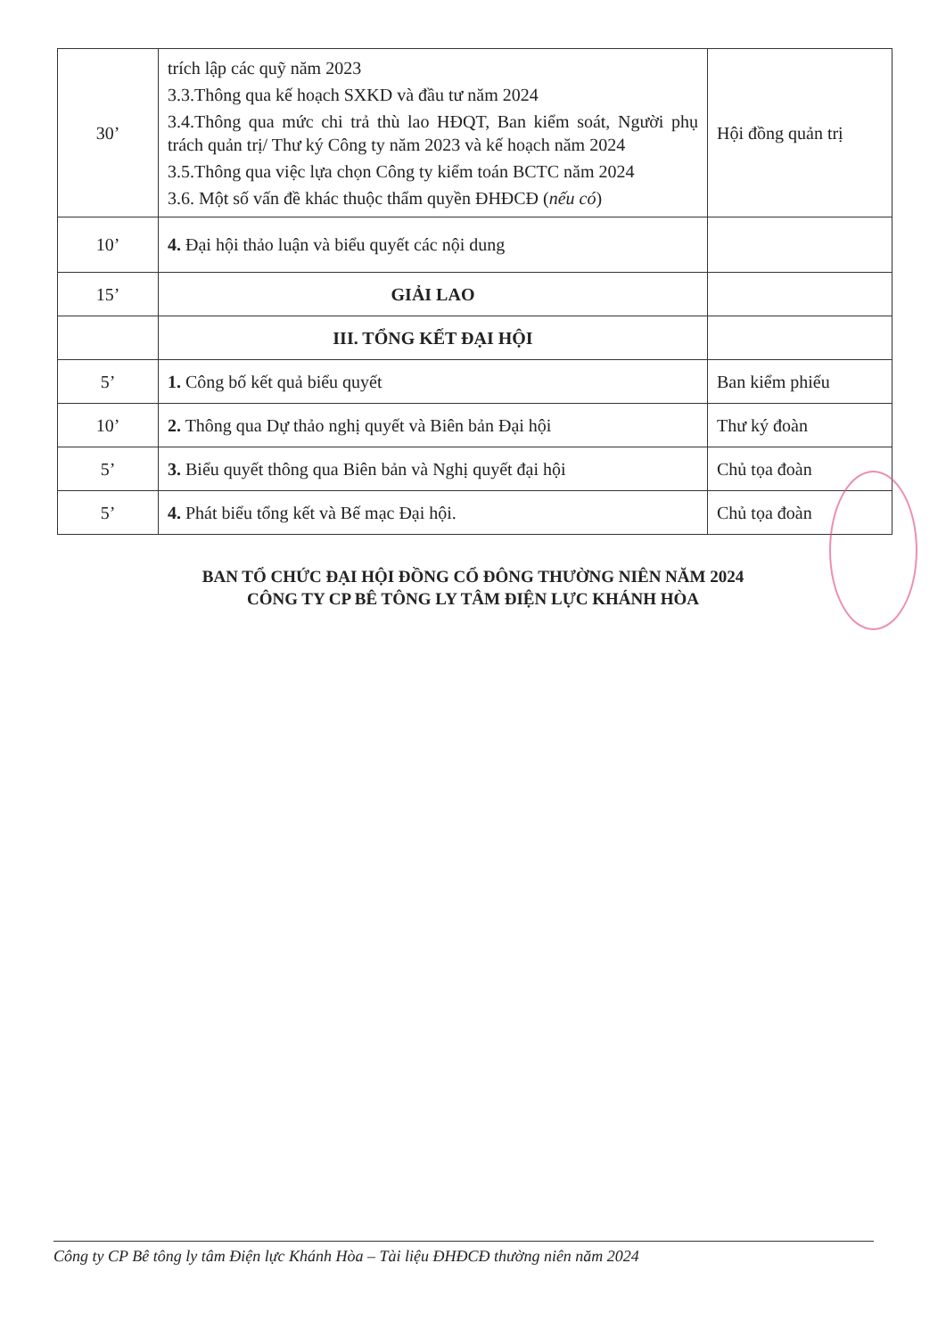| 30’ | trích lập các quỹ năm 2023 3.3.Thông qua kế hoạch SXKD và đầu tư năm 2024 3.4.Thông qua mức chi trả thù lao HĐQT, Ban kiểm soát, Người phụ trách quản trị/ Thư ký Công ty năm 2023 và kế hoạch năm 2024 3.5.Thông qua việc lựa chọn Công ty kiểm toán BCTC năm 2024 3.6. Một số vấn đề khác thuộc thẩm quyền ĐHĐCĐ ( nếu có ) | Hội đồng quản trị |
| 10’ | 4. Đại hội thảo luận và biểu quyết các nội dung | |
| 15’ | GIẢI LAO | |
| | III. TỔNG KẾT ĐẠI HỘI | |
| 5’ | 1. Công bố kết quả biểu quyết | Ban kiểm phiếu |
| 10’ | 2. Thông qua Dự thảo nghị quyết và Biên bản Đại hội | Thư ký đoàn |
| 5’ | 3. Biểu quyết thông qua Biên bản và Nghị quyết đại hội | Chủ tọa đoàn |
| 5’ | 4. Phát biểu tổng kết và Bế mạc Đại hội. | Chủ tọa đoàn |
BAN TỔ CHỨC ĐẠI HỘI ĐỒNG CỔ ĐÔNG THƯỜNG NIÊN NĂM 2024
CÔNG TY CP BÊ TÔNG LY TÂM ĐIỆN LỰC KHÁNH HÒA
Công ty CP Bê tông ly tâm Điện lực Khánh Hòa – Tài liệu ĐHĐCĐ thường niên năm 2024